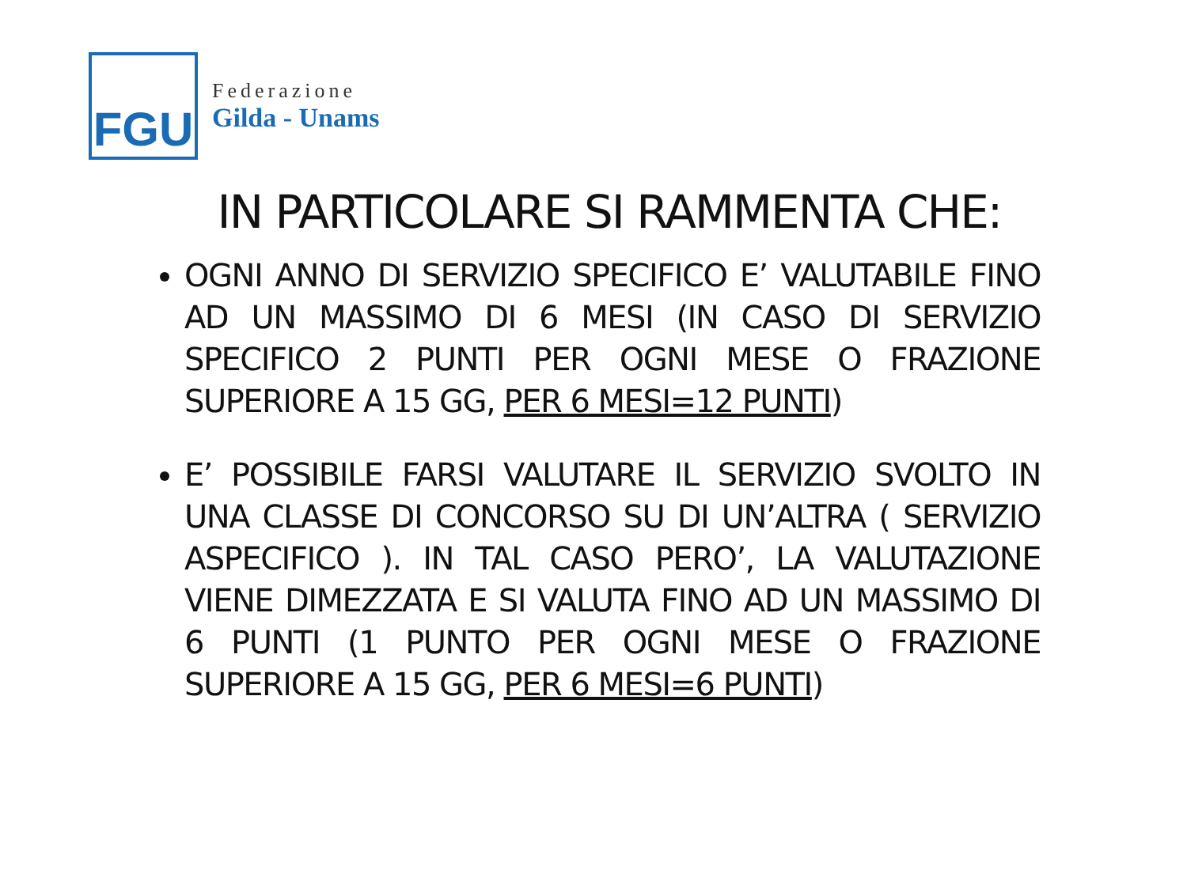FGU
Federazione
Gilda - Unams
IN PARTICOLARE SI RAMMENTA CHE:
OGNI ANNO DI SERVIZIO SPECIFICO E’ VALUTABILE FINO AD UN MASSIMO DI 6 MESI (IN CASO DI SERVIZIO SPECIFICO 2 PUNTI PER OGNI MESE O FRAZIONE SUPERIORE A 15 GG, PER 6 MESI=12 PUNTI)
E’ POSSIBILE FARSI VALUTARE IL SERVIZIO SVOLTO IN UNA CLASSE DI CONCORSO SU DI UN’ALTRA ( SERVIZIO ASPECIFICO ). IN TAL CASO PERO’, LA VALUTAZIONE VIENE DIMEZZATA E SI VALUTA FINO AD UN MASSIMO DI 6 PUNTI (1 PUNTO PER OGNI MESE O FRAZIONE SUPERIORE A 15 GG, PER 6 MESI=6 PUNTI)